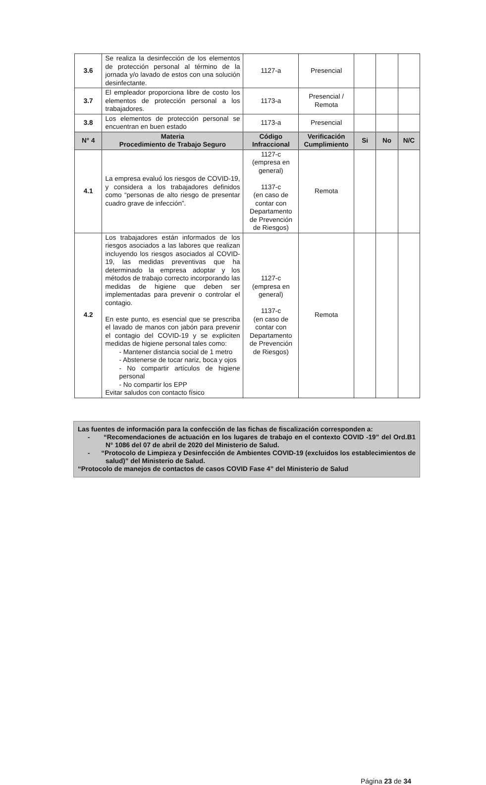| 3.6 | Se realiza la desinfección de los elementos de protección personal al término de la jornada y/o lavado de estos con una solución desinfectante. | 1127-a | Presencial | | | |
| 3.7 | El empleador proporciona libre de costo los elementos de protección personal a los trabajadores. | 1173-a | Presencial / Remota | | | |
| 3.8 | Los elementos de protección personal se encuentran en buen estado | 1173-a | Presencial | | | |
| N° 4 | Materia Procedimiento de Trabajo Seguro | Código Infraccional | Verificación Cumplimiento | Si | No | N/C |
| 4.1 | La empresa evaluó los riesgos de COVID-19, y considera a los trabajadores definidos como “personas de alto riesgo de presentar cuadro grave de infección”. | 1127-c (empresa en general) 1137-c (en caso de contar con Departamento de Prevención de Riesgos) | Remota | | | |
| 4.2 | Los trabajadores están informados de los riesgos asociados a las labores que realizan incluyendo los riesgos asociados al COVID-19, las medidas preventivas que ha determinado la empresa adoptar y los métodos de trabajo correcto incorporando las medidas de higiene que deben ser implementadas para prevenir o controlar el contagio. En este punto, es esencial que se prescriba el lavado de manos con jabón para prevenir el contagio del COVID-19 y se expliciten medidas de higiene personal tales como: - Mantener distancia social de 1 metro - Abstenerse de tocar nariz, boca y ojos - No compartir artículos de higiene personal - No compartir los EPP Evitar saludos con contacto físico | 1127-c (empresa en general) 1137-c (en caso de contar con Departamento de Prevención de Riesgos) | Remota | | | |
Las fuentes de información para la confección de las fichas de fiscalización corresponden a:
- “Recomendaciones de actuación en los lugares de trabajo en el contexto COVID -19” del Ord.B1 N° 1086 del 07 de abril de 2020 del Ministerio de Salud.
- “Protocolo de Limpieza y Desinfección de Ambientes COVID-19 (excluidos los establecimientos de salud)” del Ministerio de Salud.
“Protocolo de manejos de contactos de casos COVID Fase 4” del Ministerio de Salud
Página 23 de 34